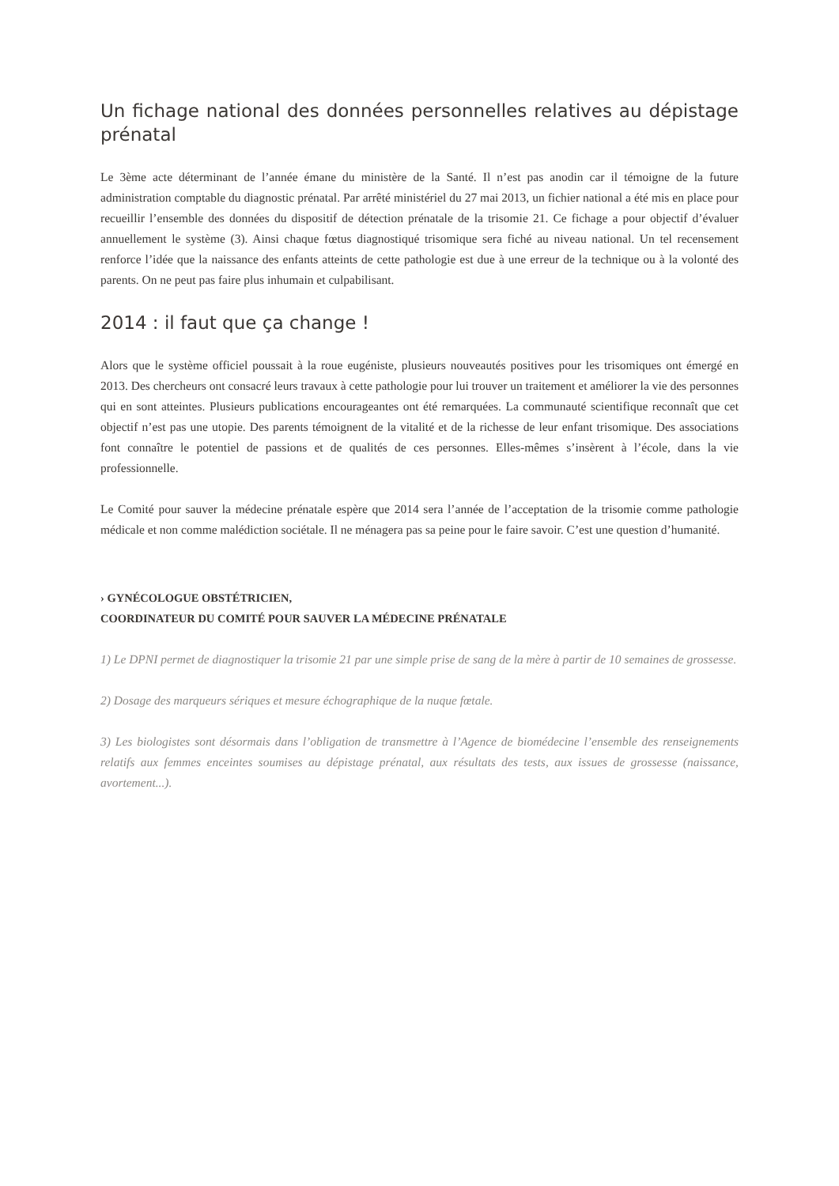Un fichage national des données personnelles relatives au dépistage prénatal
Le 3ème acte déterminant de l’année émane du ministère de la Santé. Il n’est pas anodin car il témoigne de la future administration comptable du diagnostic prénatal. Par arrêté ministériel du 27 mai 2013, un fichier national a été mis en place pour recueillir l’ensemble des données du dispositif de détection prénatale de la trisomie 21. Ce fichage a pour objectif d’évaluer annuellement le système (3). Ainsi chaque fœtus diagnostiqué trisomique sera fiché au niveau national. Un tel recensement renforce l’idée que la naissance des enfants atteints de cette pathologie est due à une erreur de la technique ou à la volonté des parents. On ne peut pas faire plus inhumain et culpabilisant.
2014 : il faut que ça change !
Alors que le système officiel poussait à la roue eugéniste, plusieurs nouveautés positives pour les trisomiques ont émergé en 2013. Des chercheurs ont consacré leurs travaux à cette pathologie pour lui trouver un traitement et améliorer la vie des personnes qui en sont atteintes. Plusieurs publications encourageantes ont été remarquées. La communauté scientifique reconnaît que cet objectif n’est pas une utopie. Des parents témoignent de la vitalité et de la richesse de leur enfant trisomique. Des associations font connaître le potentiel de passions et de qualités de ces personnes. Elles-mêmes s’insèrent à l’école, dans la vie professionnelle.
Le Comité pour sauver la médecine prénatale espère que 2014 sera l’année de l’acceptation de la trisomie comme pathologie médicale et non comme malédiction sociétale. Il ne ménagera pas sa peine pour le faire savoir. C’est une question d’humanité.
› GYNÉCOLOGUE OBSTÉTRICIEN,
COORDINATEUR DU COMITÉ POUR SAUVER LA MÉDECINE PRÉNATALE
1) Le DPNI permet de diagnostiquer la trisomie 21 par une simple prise de sang de la mère à partir de 10 semaines de grossesse.
2) Dosage des marqueurs sériques et mesure échographique de la nuque fœtale.
3) Les biologistes sont désormais dans l’obligation de transmettre à l’Agence de biomédecine l’ensemble des renseignements relatifs aux femmes enceintes soumises au dépistage prénatal, aux résultats des tests, aux issues de grossesse (naissance, avortement...).